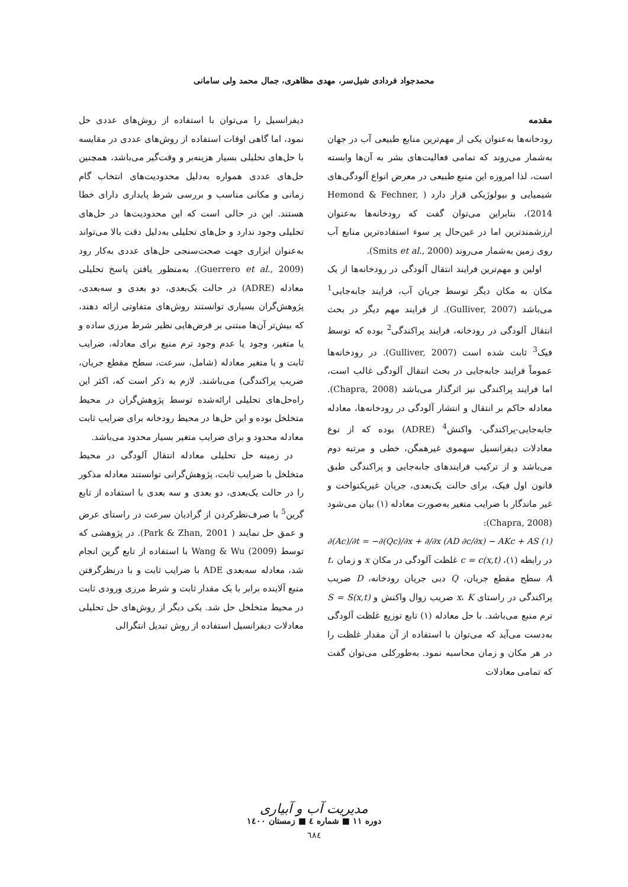محمدجواد فردادی شیل‌سر، مهدی مظاهری، جمال محمد ولی سامانی
مقدمه
رودخانه‌ها به‌عنوان یکی از مهم‌ترین منابع طبیعی آب در جهان به‌شمار می‌روند که تمامی فعالیت‌های بشر به آن‌ها وابسته است، لذا امروزه این منبع طبیعی در معرض انواع آلودگی‌های شیمیایی و بیولوژیکی قرار دارد ( Hemond & Fechner, 2014)، بنابراین می‌توان گفت که رودخانه‌ها به‌عنوان ارزشمندترین اما در عین‌حال پر سوء استفاده‌ترین منابع آب روی زمین به‌شمار می‌روند (Smits et al., 2000).
اولین و مهم‌ترین فرایند انتقال آلودگی در رودخانه‌ها از یک مکان به مکان دیگر توسط جریان آب، فرایند جابه‌جایی<sup>1</sup> می‌باشد (Gulliver, 2007). از فرایند مهم دیگر در بحث انتقال آلودگی در رودخانه، فرایند پراکندگی<sup>2</sup> بوده که توسط فیک<sup>3</sup> ثابت شده است (Gulliver, 2007). در رودخانه‌ها عموماً فرایند جابه‌جایی در بحث انتقال آلودگی غالب است، اما فرایند پراکندگی نیز اثرگذار می‌باشد (Chapra, 2008). معادله حاکم بر انتقال و انتشار آلودگی در رودخانه‌ها، معادله جابه‌جایی-پراکندگی- واکنش<sup>4</sup> (ADRE) بوده که از نوع معادلات دیفرانسیل سهموی غیرهمگن، خطی و مرتبه دوم می‌باشد و از ترکیب فرایندهای جابه‌جایی و پراکندگی طبق قانون اول فیک، برای حالت یک‌بعدی، جریان غیریکنواخت و غیر ماندگار با ضرایب متغیر به‌صورت معادله (۱) بیان می‌شود (Chapra, 2008):
∂(Ac)/∂t = −∂(Qc)/∂x + ∂/∂x (AD ∂c/∂x) − AKc + AS (۱)
در رابطه (۱)، c = c(x,t) غلظت آلودگی در مکان x و زمان t، A سطح مقطع جریان، Q دبی جریان رودخانه، D ضریب پراکندگی در راستای x، K ضریب زوال واکنش و S = S(x,t) ترم منبع می‌باشد. با حل معادله (۱) تابع توزیع غلظت آلودگی به‌دست می‌آید که می‌توان با استفاده از آن مقدار غلظت را در هر مکان و زمان محاسبه نمود. به‌طورکلی می‌توان گفت که تمامی معادلات
دیفرانسیل را می‌توان با استفاده از روش‌های عددی حل نمود، اما گاهی اوقات استفاده از روش‌های عددی در مقایسه با حل‌های تحلیلی بسیار هزینه‌بر و وقت‌گیر می‌باشد، همچنین حل‌های عددی همواره به‌دلیل محدودیت‌های انتخاب گام زمانی و مکانی مناسب و بررسی شرط پایداری دارای خطا هستند. این در حالی است که این محدودیت‌ها در حل‌های تحلیلی وجود ندارد و حل‌های تحلیلی به‌دلیل دقت بالا می‌تواند به‌عنوان ابزاری جهت صحت‌سنجی حل‌های عددی به‌کار رود (Guerrero et al., 2009). به‌منظور یافتن پاسخ تحلیلی معادله (ADRE) در حالت یک‌بعدی، دو بعدی و سه‌بعدی، پژوهش‌گران بسیاری توانستند روش‌های متفاوتی ارائه دهند، که بیش‌تر آن‌ها مبتنی بر فرض‌هایی نظیر شرط مرزی ساده و یا متغیر، وجود یا عدم وجود ترم منبع برای معادله، ضرایب ثابت و یا متغیر معادله (شامل، سرعت، سطح مقطع جریان، ضریب پراکندگی) می‌باشند. لازم به ذکر است که، اکثر این راه‌حل‌های تحلیلی ارائه‌شده توسط پژوهش‌گران در محیط متخلخل بوده و این حل‌ها در محیط رودخانه برای ضرایب ثابت معادله محدود و برای ضرایب متغیر بسیار محدود می‌باشد.
در زمینه حل تحلیلی معادله انتقال آلودگی در محیط متخلخل با ضرایب ثابت، پژوهش‌گرانی توانستند معادله مذکور را در حالت یک‌بعدی، دو بعدی و سه بعدی با استفاده از تابع گرین<sup>5</sup> با صرف‌نظرکردن از گرادیان سرعت در راستای عرض و عمق حل نمایند ( Park & Zhan, 2001). در پژوهشی که توسط Wang & Wu (2009) با استفاده از تابع گرین انجام شد، معادله سه‌بعدی ADE با ضرایب ثابت و با درنظرگرفتن منبع آلاینده برابر با یک مقدار ثابت و شرط مرزی ورودی ثابت در محیط متخلخل حل شد. یکی دیگر از روش‌های حل تحلیلی معادلات دیفرانسیل استفاده از روش تبدیل انتگرالی
مدیریت آب و آبیاری
دوره ۱۱ ■ شماره ٤ ■ زمستان ۱٤۰۰
٦٨٤